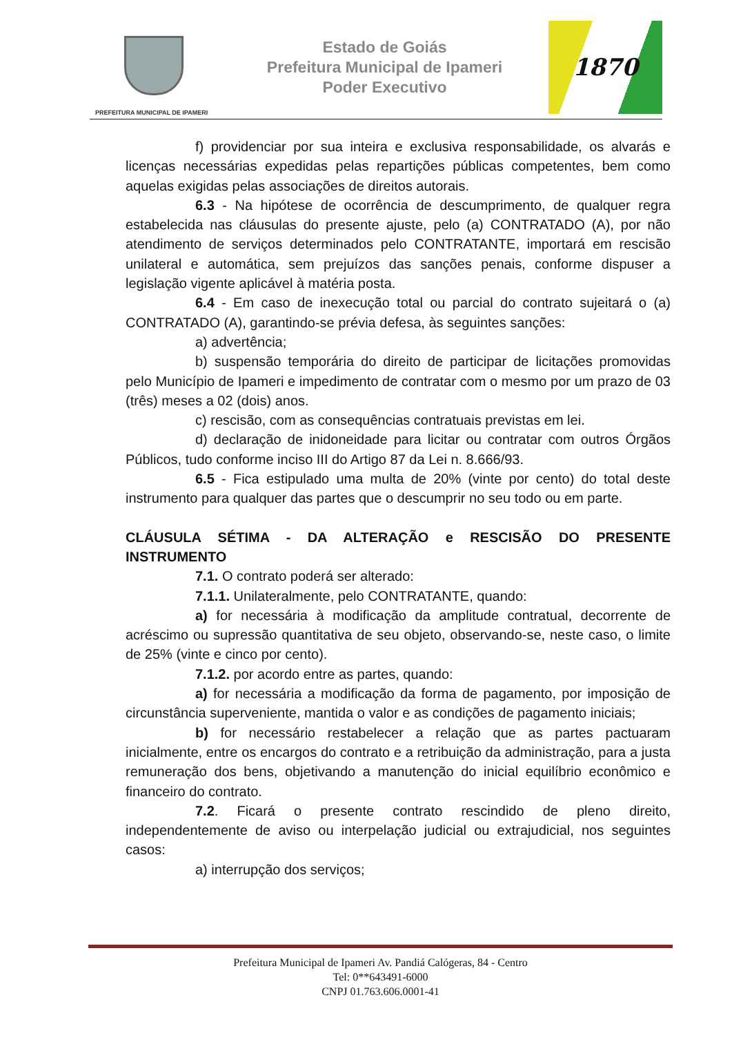PREFEITURA MUNICIPAL DE IPAMERI
Estado de Goiás
Prefeitura Municipal de Ipameri
Poder Executivo
1870
f) providenciar por sua inteira e exclusiva responsabilidade, os alvarás e licenças necessárias expedidas pelas repartições públicas competentes, bem como aquelas exigidas pelas associações de direitos autorais.
6.3 - Na hipótese de ocorrência de descumprimento, de qualquer regra estabelecida nas cláusulas do presente ajuste, pelo (a) CONTRATADO (A), por não atendimento de serviços determinados pelo CONTRATANTE, importará em rescisão unilateral e automática, sem prejuízos das sanções penais, conforme dispuser a legislação vigente aplicável à matéria posta.
6.4 - Em caso de inexecução total ou parcial do contrato sujeitará o (a) CONTRATADO (A), garantindo-se prévia defesa, às seguintes sanções:
a) advertência;
b) suspensão temporária do direito de participar de licitações promovidas pelo Município de Ipameri e impedimento de contratar com o mesmo por um prazo de 03 (três) meses a 02 (dois) anos.
c) rescisão, com as consequências contratuais previstas em lei.
d) declaração de inidoneidade para licitar ou contratar com outros Órgãos Públicos, tudo conforme inciso III do Artigo 87 da Lei n. 8.666/93.
6.5 - Fica estipulado uma multa de 20% (vinte por cento) do total deste instrumento para qualquer das partes que o descumprir no seu todo ou em parte.
CLÁUSULA SÉTIMA - DA ALTERAÇÃO e RESCISÃO DO PRESENTE INSTRUMENTO
7.1. O contrato poderá ser alterado:
7.1.1. Unilateralmente, pelo CONTRATANTE, quando:
a) for necessária à modificação da amplitude contratual, decorrente de acréscimo ou supressão quantitativa de seu objeto, observando-se, neste caso, o limite de 25% (vinte e cinco por cento).
7.1.2. por acordo entre as partes, quando:
a) for necessária a modificação da forma de pagamento, por imposição de circunstância superveniente, mantida o valor e as condições de pagamento iniciais;
b) for necessário restabelecer a relação que as partes pactuaram inicialmente, entre os encargos do contrato e a retribuição da administração, para a justa remuneração dos bens, objetivando a manutenção do inicial equilíbrio econômico e financeiro do contrato.
7.2. Ficará o presente contrato rescindido de pleno direito, independentemente de aviso ou interpelação judicial ou extrajudicial, nos seguintes casos:
a) interrupção dos serviços;
Prefeitura Municipal de Ipameri Av. Pandiá Calógeras, 84 - Centro
Tel: 0**643491-6000
CNPJ 01.763.606.0001-41